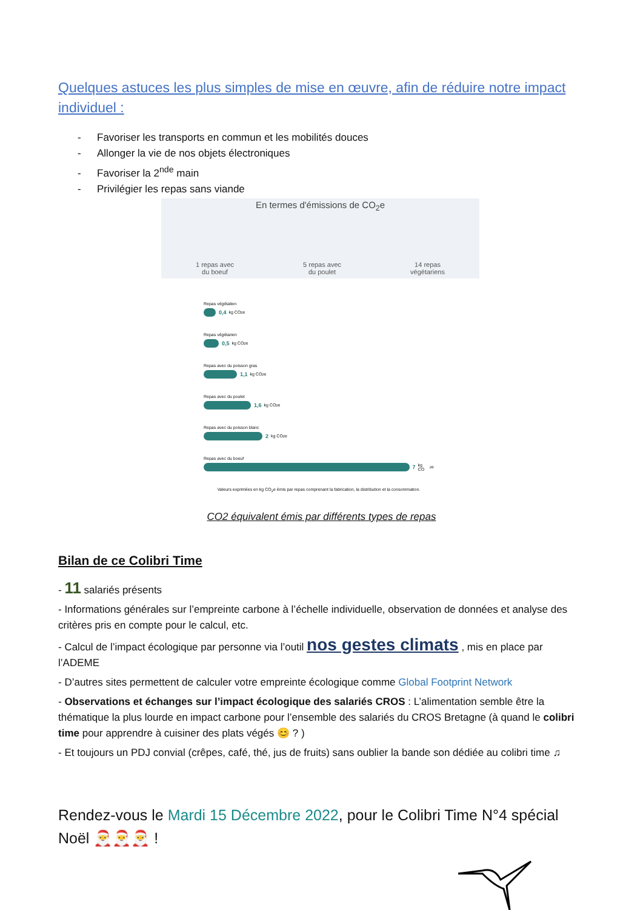Quelques astuces les plus simples de mise en œuvre, afin de réduire notre impact individuel :
- Favoriser les transports en commun et les mobilités douces
- Allonger la vie de nos objets électroniques
- Favoriser la 2<sup>nde</sup> main
- Privilégier les repas sans viande
En termes d'émissions de CO<sub>2</sub>e
1 repas avec
du boeuf
5 repas avec
du poulet
14 repas
végétariens
Repas végétalien
0,4 kg CO<sub>2</sub>e
Repas végétarien
0,5 kg CO<sub>2</sub>e
Repas avec du poisson gras
1,1 kg CO<sub>2</sub>e
Repas avec du poulet
1,6 kg CO<sub>2</sub>e
Repas avec du poisson blanc
2 kg CO<sub>2</sub>e
Repas avec du boeuf
7 kg CO<sub>2</sub>e
Valeurs exprimées en kg CO<sub>2</sub>e émis par repas comprenant la fabrication, la distribution et la consommation.
CO2 équivalent émis par différents types de repas
Bilan de ce Colibri Time
- 11 salariés présents
- Informations générales sur l’empreinte carbone à l’échelle individuelle, observation de données et analyse des critères pris en compte pour le calcul, etc.
- Calcul de l’impact écologique par personne via l’outil nos gestes climats , mis en place par l’ADEME
- D’autres sites permettent de calculer votre empreinte écologique comme Global Footprint Network
- Observations et échanges sur l’impact écologique des salariés CROS : L’alimentation semble être la thématique la plus lourde en impact carbone pour l’ensemble des salariés du CROS Bretagne (à quand le colibri time pour apprendre à cuisiner des plats végés 😊 ? )
- Et toujours un PDJ convial (crêpes, café, thé, jus de fruits) sans oublier la bande son dédiée au colibri time ♫
Rendez-vous le Mardi 15 Décembre 2022, pour le Colibri Time N°4 spécial Noël 🎅🎅🎅 !